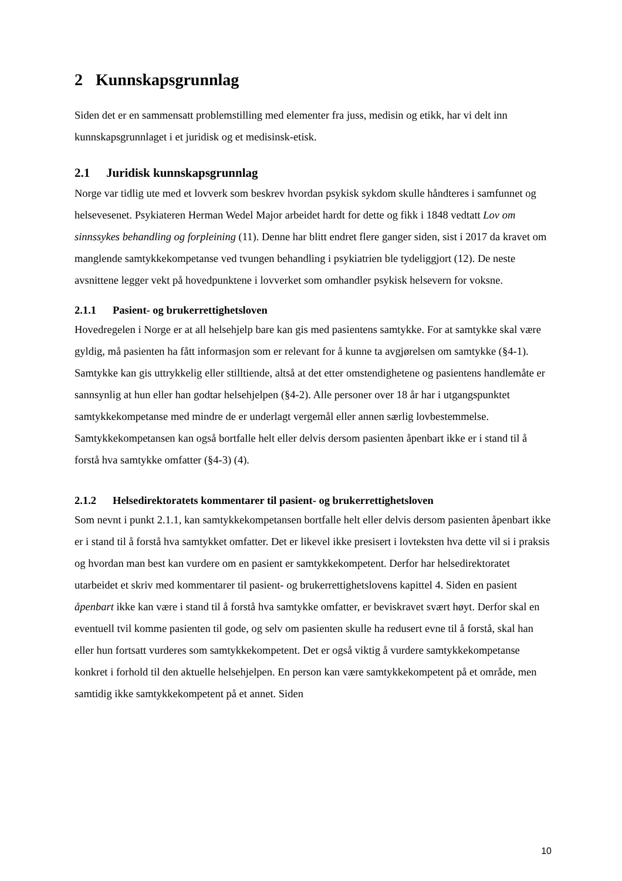2 Kunnskapsgrunnlag
Siden det er en sammensatt problemstilling med elementer fra juss, medisin og etikk, har vi delt inn kunnskapsgrunnlaget i et juridisk og et medisinsk-etisk.
2.1 Juridisk kunnskapsgrunnlag
Norge var tidlig ute med et lovverk som beskrev hvordan psykisk sykdom skulle håndteres i samfunnet og helsevesenet. Psykiateren Herman Wedel Major arbeidet hardt for dette og fikk i 1848 vedtatt Lov om sinnssykes behandling og forpleining (11). Denne har blitt endret flere ganger siden, sist i 2017 da kravet om manglende samtykkekompetanse ved tvungen behandling i psykiatrien ble tydeliggjort (12). De neste avsnittene legger vekt på hovedpunktene i lovverket som omhandler psykisk helsevern for voksne.
2.1.1 Pasient- og brukerrettighetsloven
Hovedregelen i Norge er at all helsehjelp bare kan gis med pasientens samtykke. For at samtykke skal være gyldig, må pasienten ha fått informasjon som er relevant for å kunne ta avgjørelsen om samtykke (§4-1). Samtykke kan gis uttrykkelig eller stilltiende, altså at det etter omstendighetene og pasientens handlemåte er sannsynlig at hun eller han godtar helsehjelpen (§4-2). Alle personer over 18 år har i utgangspunktet samtykkekompetanse med mindre de er underlagt vergemål eller annen særlig lovbestemmelse. Samtykkekompetansen kan også bortfalle helt eller delvis dersom pasienten åpenbart ikke er i stand til å forstå hva samtykke omfatter (§4-3) (4).
2.1.2 Helsedirektoratets kommentarer til pasient- og brukerrettighetsloven
Som nevnt i punkt 2.1.1, kan samtykkekompetansen bortfalle helt eller delvis dersom pasienten åpenbart ikke er i stand til å forstå hva samtykket omfatter. Det er likevel ikke presisert i lovteksten hva dette vil si i praksis og hvordan man best kan vurdere om en pasient er samtykkekompetent. Derfor har helsedirektoratet utarbeidet et skriv med kommentarer til pasient- og brukerrettighetslovens kapittel 4. Siden en pasient åpenbart ikke kan være i stand til å forstå hva samtykke omfatter, er beviskravet svært høyt. Derfor skal en eventuell tvil komme pasienten til gode, og selv om pasienten skulle ha redusert evne til å forstå, skal han eller hun fortsatt vurderes som samtykkekompetent. Det er også viktig å vurdere samtykkekompetanse konkret i forhold til den aktuelle helsehjelpen. En person kan være samtykkekompetent på et område, men samtidig ikke samtykkekompetent på et annet. Siden
10